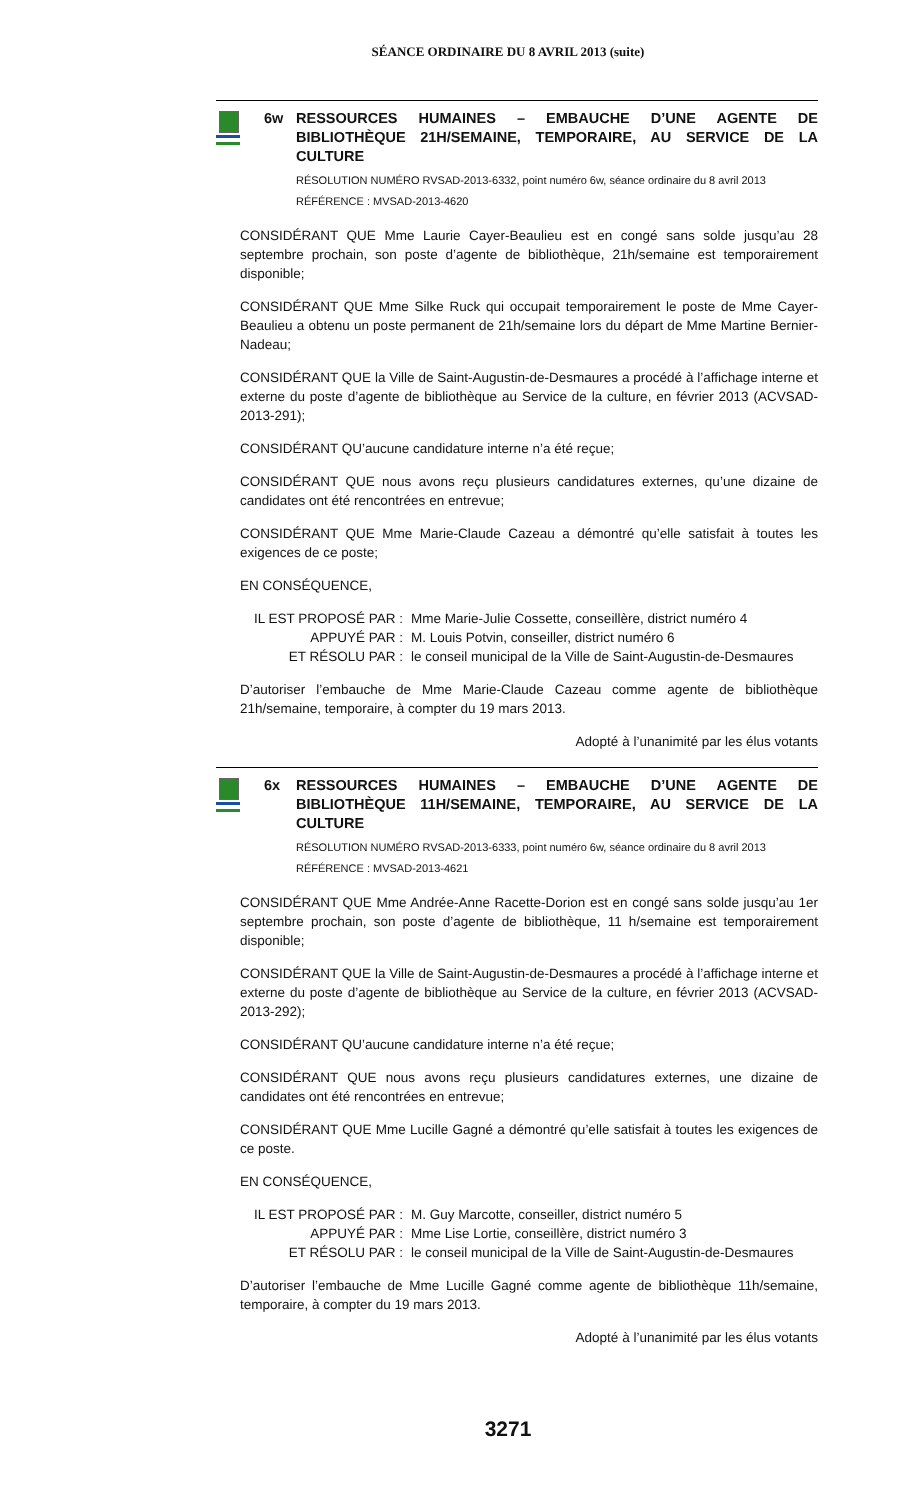SÉANCE ORDINAIRE DU 8 AVRIL 2013 (suite)
6w RESSOURCES HUMAINES – EMBAUCHE D’UNE AGENTE DE BIBLIOTHÈQUE 21H/SEMAINE, TEMPORAIRE, AU SERVICE DE LA CULTURE
RÉSOLUTION NUMÉRO RVSAD-2013-6332, point numéro 6w, séance ordinaire du 8 avril 2013
RÉFÉRENCE : MVSAD-2013-4620
CONSIDÉRANT QUE Mme Laurie Cayer-Beaulieu est en congé sans solde jusqu’au 28 septembre prochain, son poste d’agente de bibliothèque, 21h/semaine est temporairement disponible;
CONSIDÉRANT QUE Mme Silke Ruck qui occupait temporairement le poste de Mme Cayer-Beaulieu a obtenu un poste permanent de 21h/semaine lors du départ de Mme Martine Bernier-Nadeau;
CONSIDÉRANT QUE la Ville de Saint-Augustin-de-Desmaures a procédé à l’affichage interne et externe du poste d’agente de bibliothèque au Service de la culture, en février 2013 (ACVSAD-2013-291);
CONSIDÉRANT QU’aucune candidature interne n’a été reçue;
CONSIDÉRANT QUE nous avons reçu plusieurs candidatures externes, qu’une dizaine de candidates ont été rencontrées en entrevue;
CONSIDÉRANT QUE Mme Marie-Claude Cazeau a démontré qu’elle satisfait à toutes les exigences de ce poste;
EN CONSÉQUENCE,
| IL EST PROPOSÉ PAR : | Mme Marie-Julie Cossette, conseillère, district numéro 4 |
| APPUYÉ PAR : | M. Louis Potvin, conseiller, district numéro 6 |
| ET RÉSOLU PAR : | le conseil municipal de la Ville de Saint-Augustin-de-Desmaures |
D’autoriser l’embauche de Mme Marie-Claude Cazeau comme agente de bibliothèque 21h/semaine, temporaire, à compter du 19 mars 2013.
Adopté à l’unanimité par les élus votants
6x RESSOURCES HUMAINES – EMBAUCHE D’UNE AGENTE DE BIBLIOTHÈQUE 11H/SEMAINE, TEMPORAIRE, AU SERVICE DE LA CULTURE
RÉSOLUTION NUMÉRO RVSAD-2013-6333, point numéro 6w, séance ordinaire du 8 avril 2013
RÉFÉRENCE : MVSAD-2013-4621
CONSIDÉRANT QUE Mme Andrée-Anne Racette-Dorion est en congé sans solde jusqu’au 1er septembre prochain, son poste d’agente de bibliothèque, 11 h/semaine est temporairement disponible;
CONSIDÉRANT QUE la Ville de Saint-Augustin-de-Desmaures a procédé à l’affichage interne et externe du poste d’agente de bibliothèque au Service de la culture, en février 2013 (ACVSAD-2013-292);
CONSIDÉRANT QU’aucune candidature interne n’a été reçue;
CONSIDÉRANT QUE nous avons reçu plusieurs candidatures externes, une dizaine de candidates ont été rencontrées en entrevue;
CONSIDÉRANT QUE Mme Lucille Gagné a démontré qu’elle satisfait à toutes les exigences de ce poste.
EN CONSÉQUENCE,
| IL EST PROPOSÉ PAR : | M. Guy Marcotte, conseiller, district numéro 5 |
| APPUYÉ PAR : | Mme Lise Lortie, conseillère, district numéro 3 |
| ET RÉSOLU PAR : | le conseil municipal de la Ville de Saint-Augustin-de-Desmaures |
D’autoriser l’embauche de Mme Lucille Gagné comme agente de bibliothèque 11h/semaine, temporaire, à compter du 19 mars 2013.
Adopté à l’unanimité par les élus votants
3271